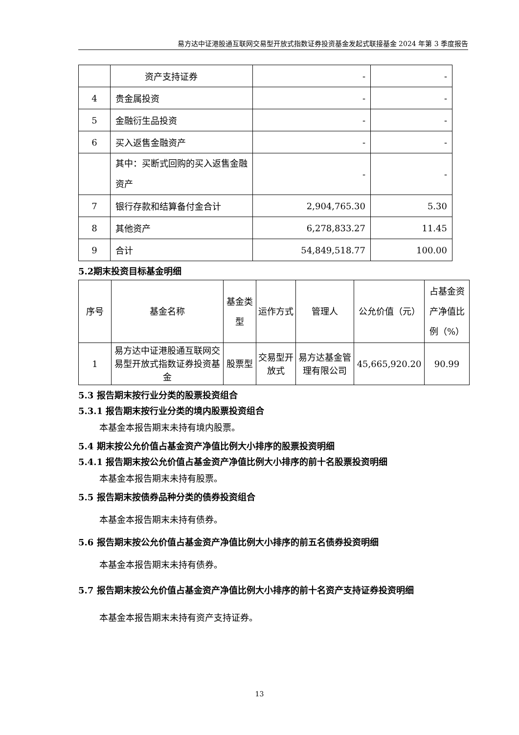易方达中证港股通互联网交易型开放式指数证券投资基金发起式联接基金 2024 年第 3 季度报告
| | 资产支持证券 | - | - |
| 4 | 贵金属投资 | - | - |
| 5 | 金融衍生品投资 | - | - |
| 6 | 买入返售金融资产 | - | - |
| | 其中：买断式回购的买入返售金融资产 | - | - |
| 7 | 银行存款和结算备付金合计 | 2,904,765.30 | 5.30 |
| 8 | 其他资产 | 6,278,833.27 | 11.45 |
| 9 | 合计 | 54,849,518.77 | 100.00 |
5.2期末投资目标基金明细
| 序号 | 基金名称 | 基金类型 | 运作方式 | 管理人 | 公允价值（元） | 占基金资产净值比例（%） |
| --- | --- | --- | --- | --- | --- | --- |
| 1 | 易方达中证港股通互联网交易型开放式指数证券投资基金 | 股票型 | 交易型开放式 | 易方达基金管理有限公司 | 45,665,920.20 | 90.99 |
5.3 报告期末按行业分类的股票投资组合
5.3.1 报告期末按行业分类的境内股票投资组合
本基金本报告期末未持有境内股票。
5.4 期末按公允价值占基金资产净值比例大小排序的股票投资明细
5.4.1 报告期末按公允价值占基金资产净值比例大小排序的前十名股票投资明细
本基金本报告期末未持有股票。
5.5 报告期末按债券品种分类的债券投资组合
本基金本报告期末未持有债券。
5.6 报告期末按公允价值占基金资产净值比例大小排序的前五名债券投资明细
本基金本报告期末未持有债券。
5.7 报告期末按公允价值占基金资产净值比例大小排序的前十名资产支持证券投资明细
本基金本报告期末未持有资产支持证券。
13